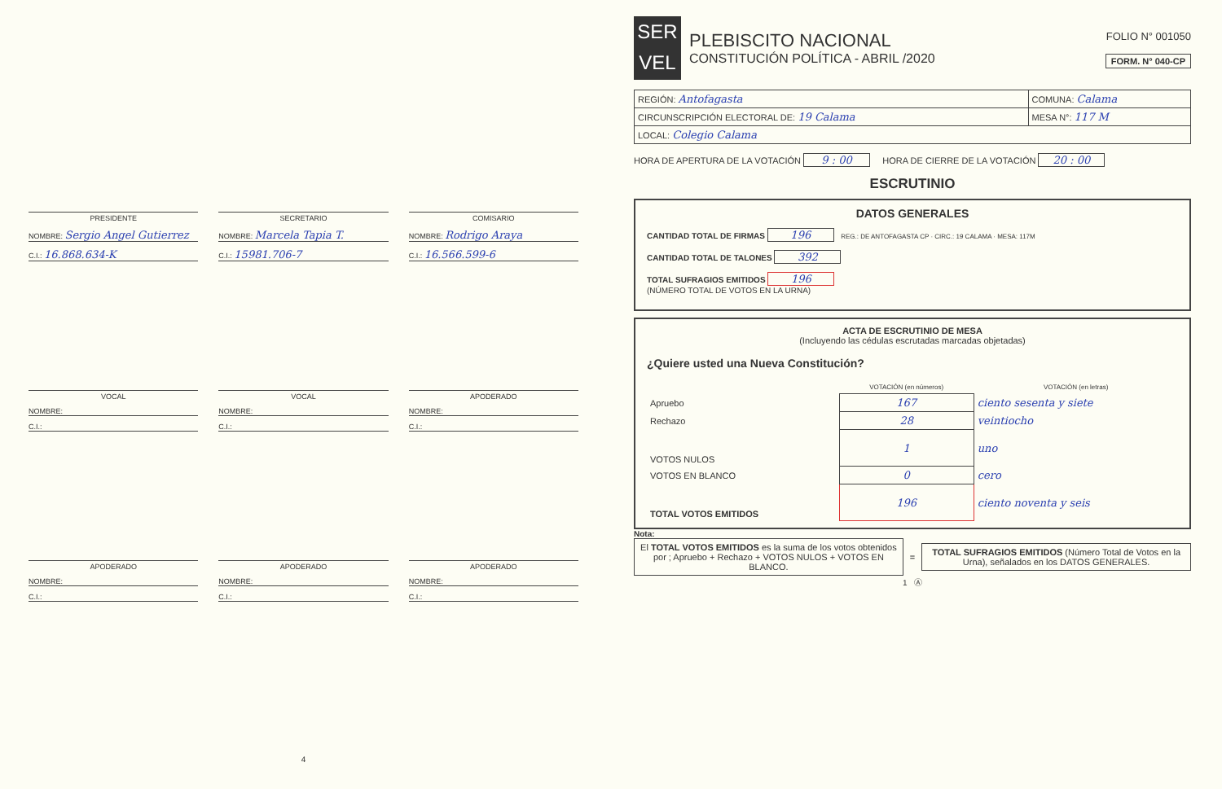PRESIDENTE
NOMBRE: Sergio Angel Gutierrez
C.I.: 16.868.634-K
SECRETARIO
NOMBRE: Marcela Tapia T.
C.I.: 15981.706-7
COMISARIO
NOMBRE: Rodrigo Araya
C.I.: 16.566.599-6
VOCAL
NOMBRE:
C.I.:
VOCAL
NOMBRE:
C.I.:
APODERADO
NOMBRE:
C.I.:
APODERADO
NOMBRE:
C.I.:
APODERADO
NOMBRE:
C.I.:
APODERADO
NOMBRE:
C.I.:
4
SER
VEL
PLEBISCITO NACIONAL
CONSTITUCIÓN POLÍTICA - ABRIL /2020
FOLIO N° 001050
FORM. N° 040-CP
| REGIÓN: Antofagasta | COMUNA: Calama |
| CIRCUNSCRIPCIÓN ELECTORAL DE: 19 Calama | MESA N°: 117 M |
| LOCAL: Colegio Calama | |
HORA DE APERTURA DE LA VOTACIÓN 9 : 00 HORA DE CIERRE DE LA VOTACIÓN 20 : 00
ESCRUTINIO
DATOS GENERALES
CANTIDAD TOTAL DE FIRMAS 196 REG.: DE ANTOFAGASTA CP · CIRC.: 19 CALAMA · MESA: 117M
CANTIDAD TOTAL DE TALONES 392
TOTAL SUFRAGIOS EMITIDOS 196
(NÚMERO TOTAL DE VOTOS EN LA URNA)
ACTA DE ESCRUTINIO DE MESA
(Incluyendo las cédulas escrutadas marcadas objetadas)
¿Quiere usted una Nueva Constitución?
| | VOTACIÓN (en números) | VOTACIÓN (en letras) |
| Apruebo | 167 | ciento sesenta y siete |
| Rechazo | 28 | veintiocho |
| VOTOS NULOS | 1 | uno |
| VOTOS EN BLANCO | 0 | cero |
| TOTAL VOTOS EMITIDOS | 196 | ciento noventa y seis |
Nota:
El TOTAL VOTOS EMITIDOS es la suma de los votos obtenidos por ; Apruebo + Rechazo + VOTOS NULOS + VOTOS EN BLANCO.
=
TOTAL SUFRAGIOS EMITIDOS (Número Total de Votos en la Urna), señalados en los DATOS GENERALES.
1 Ⓐ